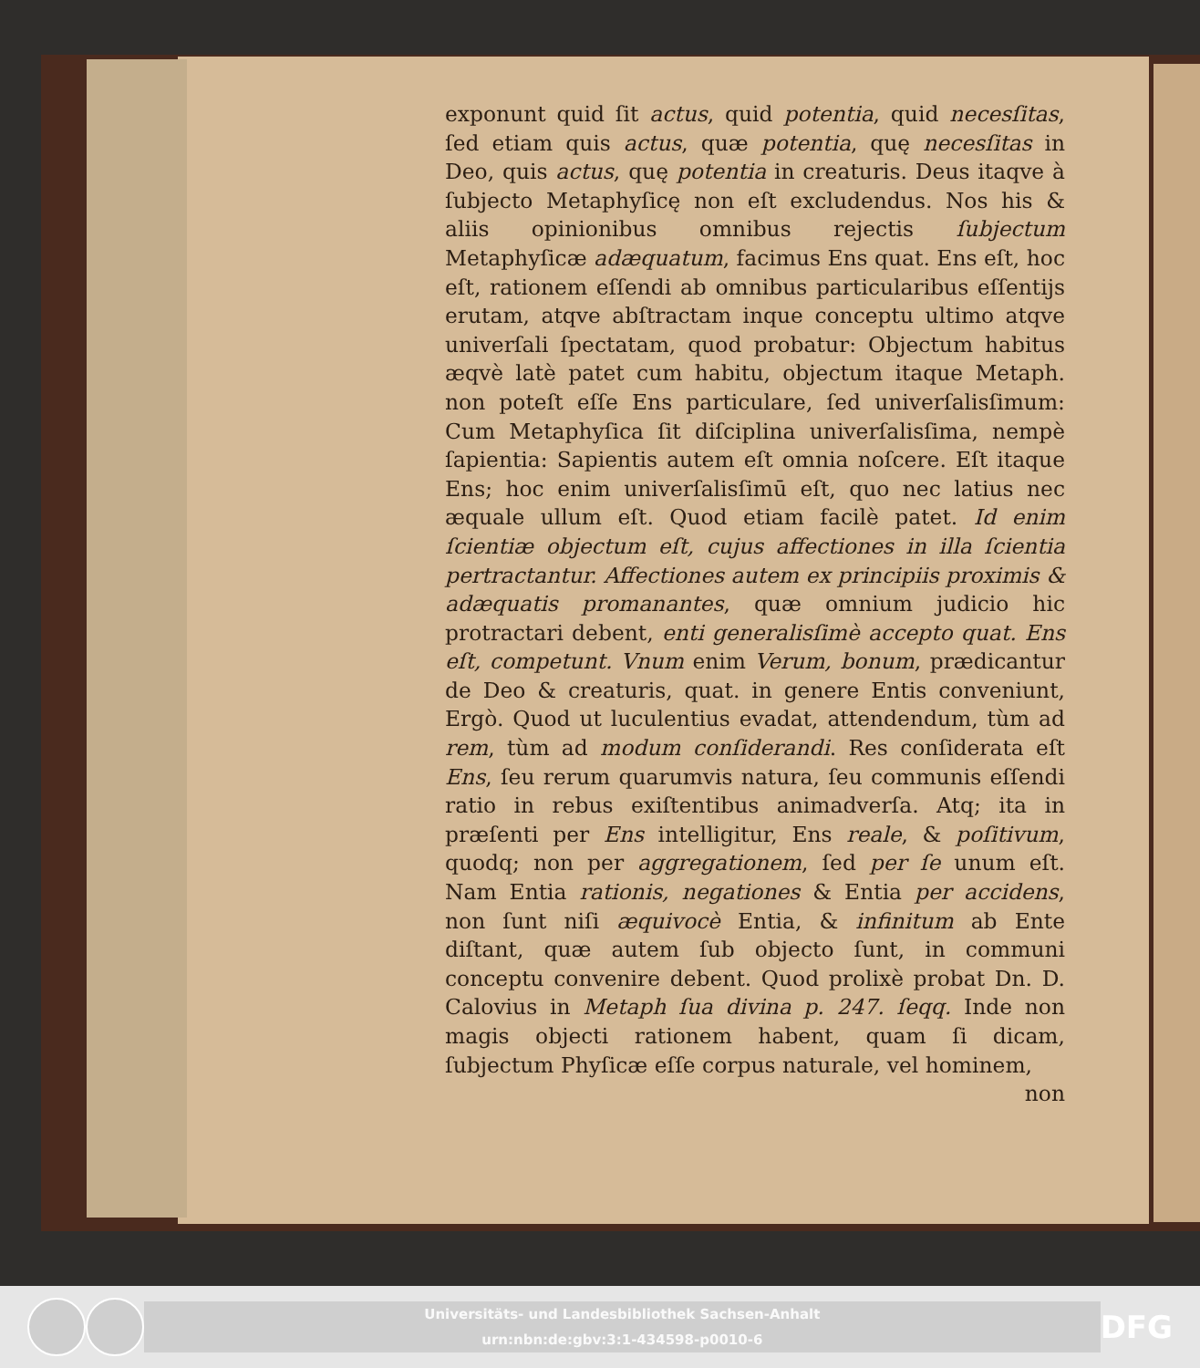exponunt quid ſit actus, quid potentia, quid necesſitas, ſed etiam quis actus, quæ potentia, quę necesſitas in Deo, quis actus, quę potentia in creaturis. Deus itaqve à ſubjecto Metaphyſicę non eſt excludendus. Nos his & aliis opinionibus omnibus rejectis ſubjectum Metaphyſicæ adæquatum, facimus Ens quat. Ens eſt, hoc eſt, rationem eſſendi ab omnibus particularibus eſſentijs erutam, atqve abſtractam inque conceptu ultimo atqve univerſali ſpectatam, quod probatur: Objectum habitus æqvè latè patet cum habitu, objectum itaque Metaph. non poteſt eſſe Ens particulare, ſed univerſalisſimum: Cum Metaphyſica ſit diſciplina univerſalisſima, nempè ſapientia: Sapientis autem eſt omnia noſcere. Eſt itaque Ens; hoc enim univerſalisſimū eſt, quo nec latius nec æquale ullum eſt. Quod etiam facilè patet. Id enim ſcientiæ objectum eſt, cujus affectiones in illa ſcientia pertractantur. Affectiones autem ex principiis proximis & adæquatis promanantes, quæ omnium judicio hic protractari debent, enti generalisſimè accepto quat. Ens eſt, competunt. Vnum enim Verum, bonum, prædicantur de Deo & creaturis, quat. in genere Entis conveniunt, Ergò. Quod ut luculentius evadat, attendendum, tùm ad rem, tùm ad modum conſiderandi. Res conſiderata eſt Ens, ſeu rerum quarumvis natura, ſeu communis eſſendi ratio in rebus exiſtentibus animadverſa. Atq; ita in præſenti per Ens intelligitur, Ens reale, & poſitivum, quodq; non per aggregationem, ſed per ſe unum eſt. Nam Entia rationis, negationes & Entia per accidens, non ſunt niſi æquivocè Entia, & infinitum ab Ente diſtant, quæ autem ſub objecto ſunt, in communi conceptu convenire debent. Quod prolixè probat Dn. D. Calovius in Metaph ſua divina p. 247. ſeqq. Inde non magis objecti rationem habent, quam ſi dicam, ſubjectum Phyſicæ eſſe corpus naturale, vel hominem,
non
Universitäts- und Landesbibliothek Sachsen-Anhalt
urn:nbn:de:gbv:3:1-434598-p0010-6
DFG